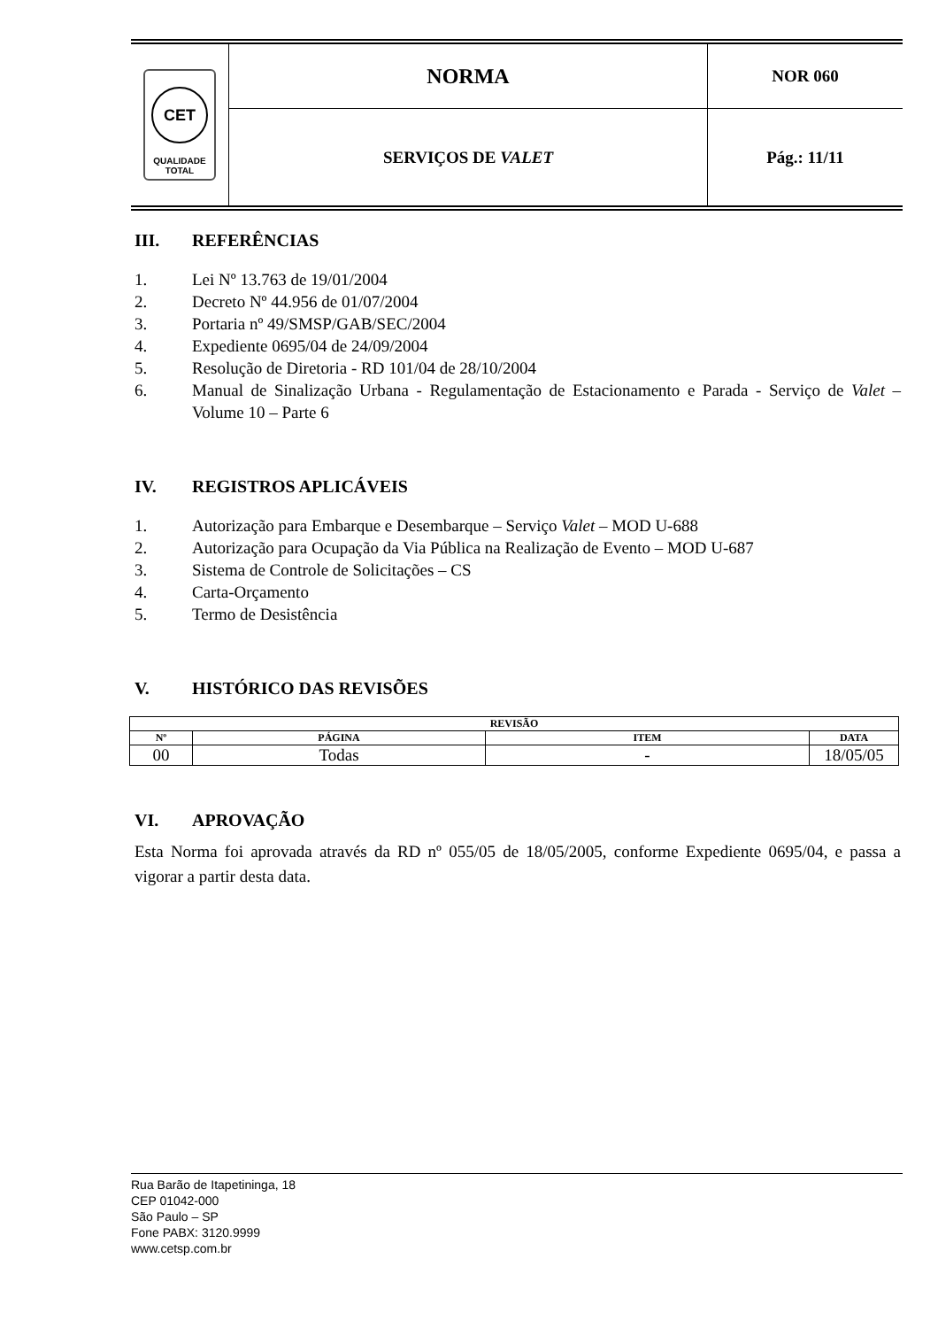| CET QUALIDADE TOTAL | NORMA | NOR 060 |
| | SERVIÇOS DE VALET | Pág.: 11/11 |
III. REFERÊNCIAS
1. Lei Nº 13.763 de 19/01/2004
2. Decreto Nº 44.956 de 01/07/2004
3. Portaria nº 49/SMSP/GAB/SEC/2004
4. Expediente 0695/04 de 24/09/2004
5. Resolução de Diretoria - RD 101/04 de 28/10/2004
6. Manual de Sinalização Urbana - Regulamentação de Estacionamento e Parada - Serviço de Valet – Volume 10 – Parte 6
IV. REGISTROS APLICÁVEIS
1. Autorização para Embarque e Desembarque – Serviço Valet – MOD U-688
2. Autorização para Ocupação da Via Pública na Realização de Evento – MOD U-687
3. Sistema de Controle de Solicitações – CS
4. Carta-Orçamento
5. Termo de Desistência
V. HISTÓRICO DAS REVISÕES
| REVISÃO | | | |
| --- | --- | --- | --- |
| Nº | PÁGINA | ITEM | DATA |
| 00 | Todas | - | 18/05/05 |
VI. APROVAÇÃO
Esta Norma foi aprovada através da RD nº 055/05 de 18/05/2005, conforme Expediente 0695/04, e passa a vigorar a partir desta data.
Rua Barão de Itapetininga, 18
CEP 01042-000
São Paulo – SP
Fone PABX: 3120.9999
www.cetsp.com.br